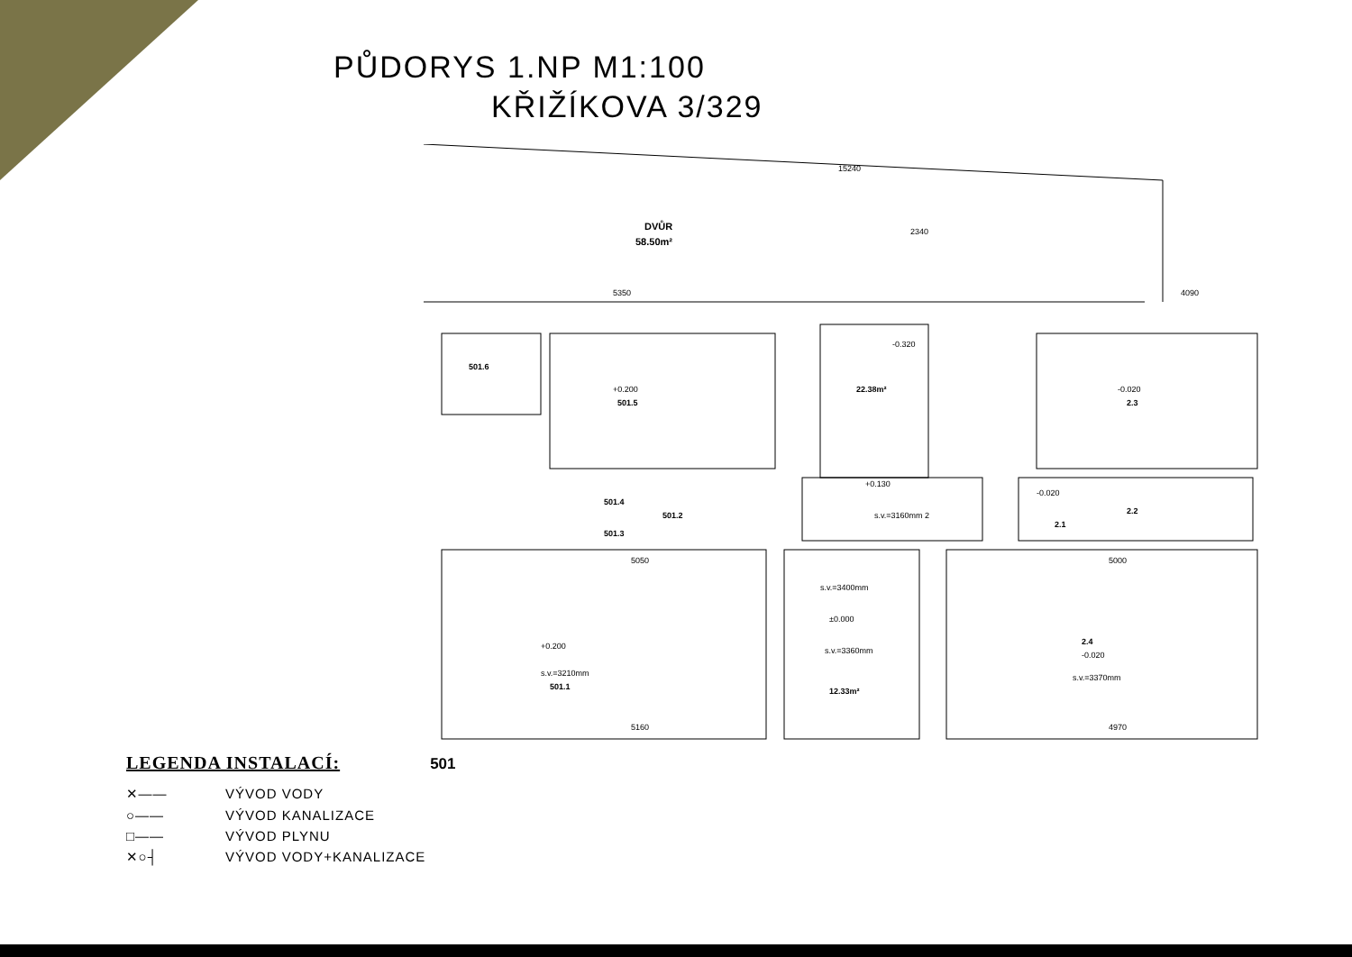PŮDORYS 1.NP M1:100
KŘIŽÍKOVA 3/329
DVŮR
58.50m²
15240
2340
5350
4090
501.6
501.5
+0.200
22.38m²
-0.320
2.3
-0.020
501.4
501.3
501.2
+0.130
s.v.=3160mm 2
-0.020
2.1
2.2
+0.200
s.v.=3210mm
501.1
s.v.=3400mm
±0.000
s.v.=3360mm
12.33m²
2.4
-0.020
s.v.=3370mm
5050
5160
5000
4970
LEGENDA INSTALACÍ:
501
✕—— VÝVOD VODY
○—— VÝVOD KANALIZACE
□—— VÝVOD PLYNU
✕○┤ VÝVOD VODY+KANALIZACE